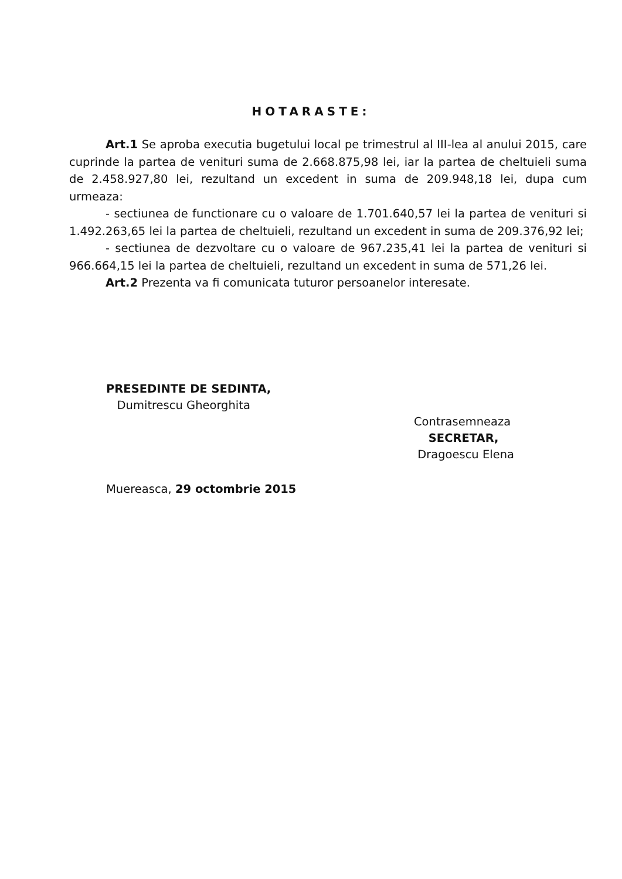HOTARASTE:
Art.1 Se aproba executia bugetului local pe trimestrul al III-lea al anului 2015, care cuprinde la partea de venituri suma de 2.668.875,98 lei, iar la partea de cheltuieli suma de 2.458.927,80 lei, rezultand un excedent in suma de 209.948,18 lei, dupa cum urmeaza:
- sectiunea de functionare cu o valoare de 1.701.640,57 lei la partea de venituri si 1.492.263,65 lei la partea de cheltuieli, rezultand un excedent in suma de 209.376,92 lei;
- sectiunea de dezvoltare cu o valoare de 967.235,41 lei la partea de venituri si 966.664,15 lei la partea de cheltuieli, rezultand un excedent in suma de 571,26 lei.
Art.2 Prezenta va fi comunicata tuturor persoanelor interesate.
PRESEDINTE DE SEDINTA,
Dumitrescu Gheorghita
Contrasemneaza
SECRETAR,
Dragoescu Elena
Muereasca, 29 octombrie 2015